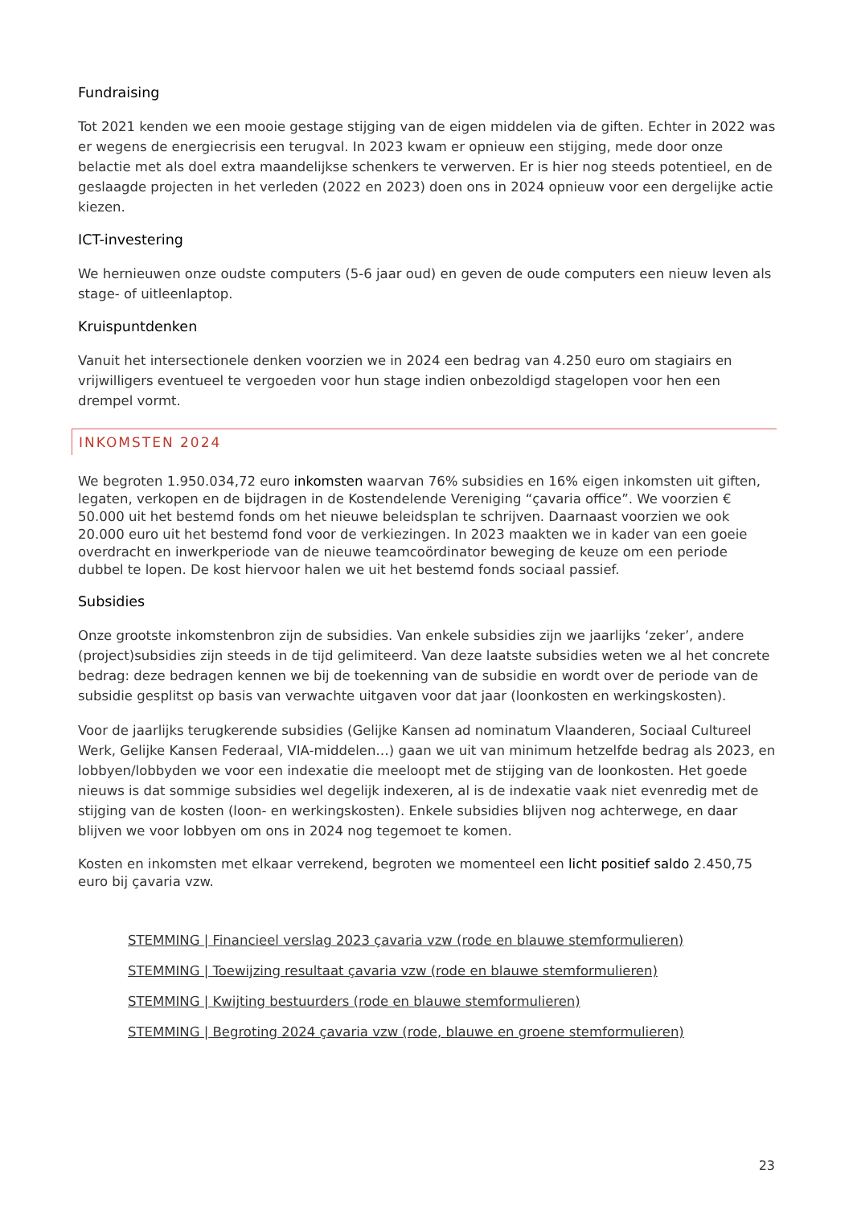Fundraising
Tot 2021 kenden we een mooie gestage stijging van de eigen middelen via de giften. Echter in 2022 was er wegens de energiecrisis een terugval. In 2023 kwam er opnieuw een stijging, mede door onze belactie met als doel extra maandelijkse schenkers te verwerven. Er is hier nog steeds potentieel, en de geslaagde projecten in het verleden (2022 en 2023) doen ons in 2024 opnieuw voor een dergelijke actie kiezen.
ICT-investering
We hernieuwen onze oudste computers (5-6 jaar oud) en geven de oude computers een nieuw leven als stage- of uitleenlaptop.
Kruispuntdenken
Vanuit het intersectionele denken voorzien we in 2024 een bedrag van 4.250 euro om stagiairs en vrijwilligers eventueel te vergoeden voor hun stage indien onbezoldigd stagelopen voor hen een drempel vormt.
INKOMSTEN 2024
We begroten 1.950.034,72 euro inkomsten waarvan 76% subsidies en 16% eigen inkomsten uit giften, legaten, verkopen en de bijdragen in de Kostendelende Vereniging “çavaria office”. We voorzien € 50.000 uit het bestemd fonds om het nieuwe beleidsplan te schrijven. Daarnaast voorzien we ook 20.000 euro uit het bestemd fond voor de verkiezingen. In 2023 maakten we in kader van een goeie overdracht en inwerkperiode van de nieuwe teamcoördinator beweging de keuze om een periode dubbel te lopen. De kost hiervoor halen we uit het bestemd fonds sociaal passief.
Subsidies
Onze grootste inkomstenbron zijn de subsidies. Van enkele subsidies zijn we jaarlijks ‘zeker’, andere (project)subsidies zijn steeds in de tijd gelimiteerd. Van deze laatste subsidies weten we al het concrete bedrag: deze bedragen kennen we bij de toekenning van de subsidie en wordt over de periode van de subsidie gesplitst op basis van verwachte uitgaven voor dat jaar (loonkosten en werkingskosten).
Voor de jaarlijks terugkerende subsidies (Gelijke Kansen ad nominatum Vlaanderen, Sociaal Cultureel Werk, Gelijke Kansen Federaal, VIA-middelen…) gaan we uit van minimum hetzelfde bedrag als 2023, en lobbyen/lobbyden we voor een indexatie die meeloopt met de stijging van de loonkosten. Het goede nieuws is dat sommige subsidies wel degelijk indexeren, al is de indexatie vaak niet evenredig met de stijging van de kosten (loon- en werkingskosten). Enkele subsidies blijven nog achterwege, en daar blijven we voor lobbyen om ons in 2024 nog tegemoet te komen.
Kosten en inkomsten met elkaar verrekend, begroten we momenteel een licht positief saldo 2.450,75 euro bij çavaria vzw.
STEMMING | Financieel verslag 2023 çavaria vzw (rode en blauwe stemformulieren)
STEMMING | Toewijzing resultaat çavaria vzw (rode en blauwe stemformulieren)
STEMMING | Kwijting bestuurders (rode en blauwe stemformulieren)
STEMMING | Begroting 2024 çavaria vzw (rode, blauwe en groene stemformulieren)
23